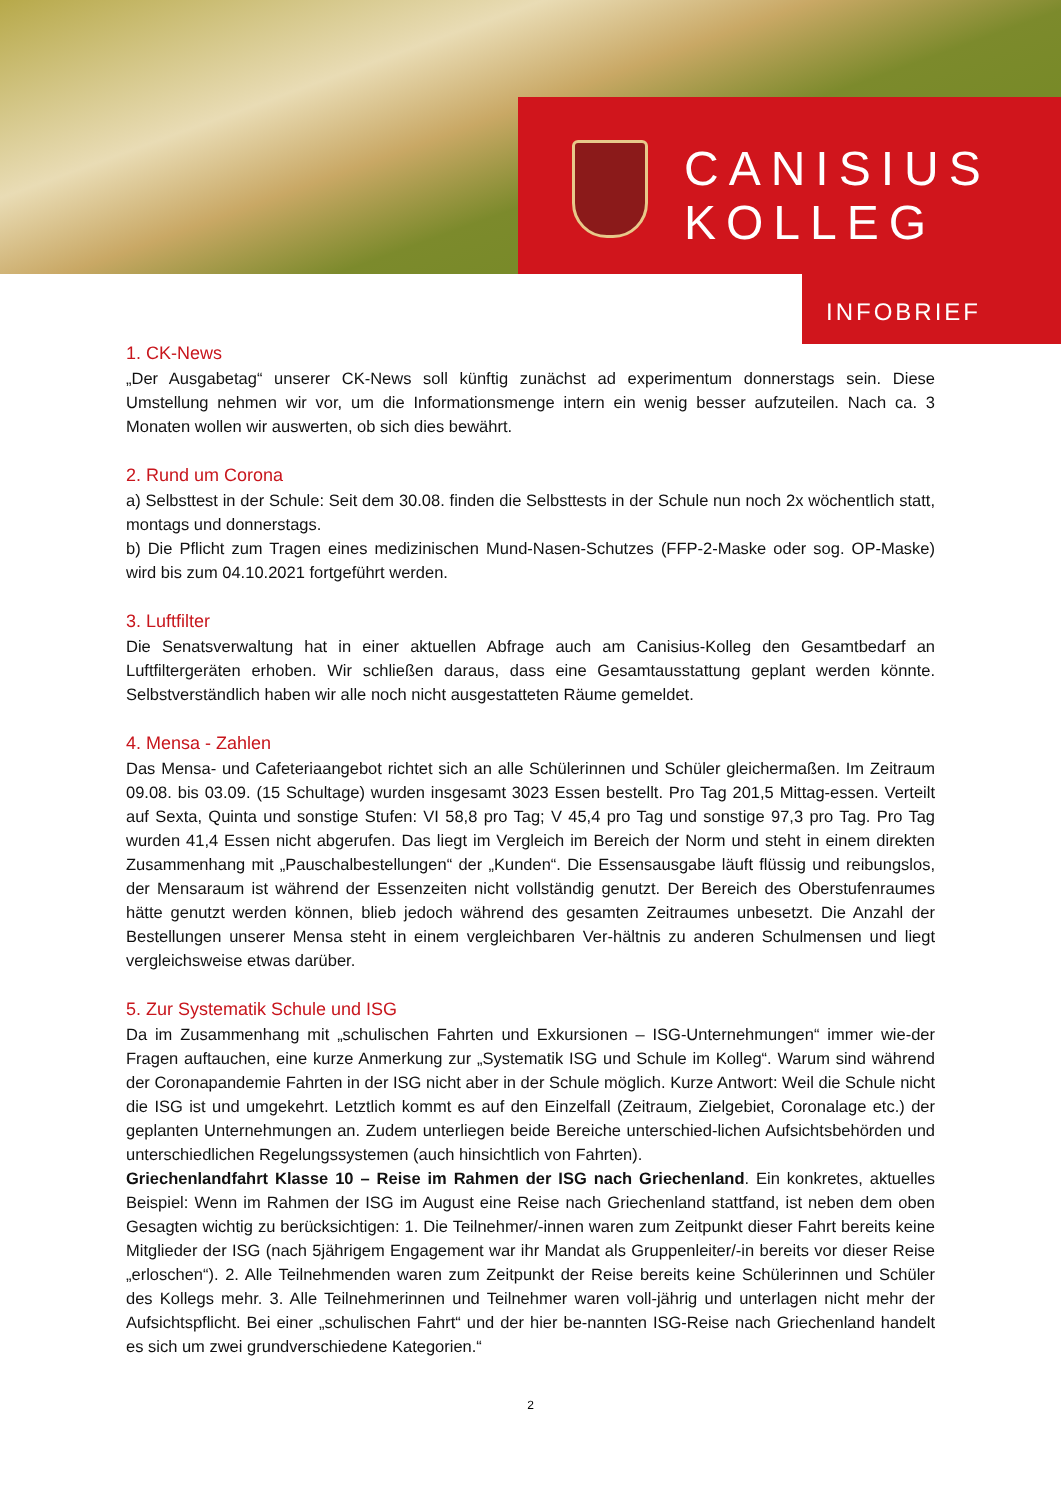CANISIUS
KOLLEG
INFOBRIEF
1. CK-News
„Der Ausgabetag“ unserer CK-News soll künftig zunächst ad experimentum donnerstags sein. Diese Umstellung nehmen wir vor, um die Informationsmenge intern ein wenig besser aufzuteilen. Nach ca. 3 Monaten wollen wir auswerten, ob sich dies bewährt.
2. Rund um Corona
a) Selbsttest in der Schule: Seit dem 30.08. finden die Selbsttests in der Schule nun noch 2x wöchentlich statt, montags und donnerstags.
b) Die Pflicht zum Tragen eines medizinischen Mund-Nasen-Schutzes (FFP-2-Maske oder sog. OP-Maske) wird bis zum 04.10.2021 fortgeführt werden.
3. Luftfilter
Die Senatsverwaltung hat in einer aktuellen Abfrage auch am Canisius-Kolleg den Gesamtbedarf an Luftfiltergeräten erhoben. Wir schließen daraus, dass eine Gesamtausstattung geplant werden könnte. Selbstverständlich haben wir alle noch nicht ausgestatteten Räume gemeldet.
4. Mensa - Zahlen
Das Mensa- und Cafeteriaangebot richtet sich an alle Schülerinnen und Schüler gleichermaßen. Im Zeitraum 09.08. bis 03.09. (15 Schultage) wurden insgesamt 3023 Essen bestellt. Pro Tag 201,5 Mittag-essen. Verteilt auf Sexta, Quinta und sonstige Stufen: VI 58,8 pro Tag; V 45,4 pro Tag und sonstige 97,3 pro Tag. Pro Tag wurden 41,4 Essen nicht abgerufen. Das liegt im Vergleich im Bereich der Norm und steht in einem direkten Zusammenhang mit „Pauschalbestellungen“ der „Kunden“. Die Essensausgabe läuft flüssig und reibungslos, der Mensaraum ist während der Essenzeiten nicht vollständig genutzt. Der Bereich des Oberstufenraumes hätte genutzt werden können, blieb jedoch während des gesamten Zeitraumes unbesetzt. Die Anzahl der Bestellungen unserer Mensa steht in einem vergleichbaren Ver-hältnis zu anderen Schulmensen und liegt vergleichsweise etwas darüber.
5. Zur Systematik Schule und ISG
Da im Zusammenhang mit „schulischen Fahrten und Exkursionen – ISG-Unternehmungen“ immer wie-der Fragen auftauchen, eine kurze Anmerkung zur „Systematik ISG und Schule im Kolleg“. Warum sind während der Coronapandemie Fahrten in der ISG nicht aber in der Schule möglich. Kurze Antwort: Weil die Schule nicht die ISG ist und umgekehrt. Letztlich kommt es auf den Einzelfall (Zeitraum, Zielgebiet, Coronalage etc.) der geplanten Unternehmungen an. Zudem unterliegen beide Bereiche unterschied-lichen Aufsichtsbehörden und unterschiedlichen Regelungssystemen (auch hinsichtlich von Fahrten).
Griechenlandfahrt Klasse 10 – Reise im Rahmen der ISG nach Griechenland. Ein konkretes, aktuelles Beispiel: Wenn im Rahmen der ISG im August eine Reise nach Griechenland stattfand, ist neben dem oben Gesagten wichtig zu berücksichtigen: 1. Die Teilnehmer/-innen waren zum Zeitpunkt dieser Fahrt bereits keine Mitglieder der ISG (nach 5jährigem Engagement war ihr Mandat als Gruppenleiter/-in bereits vor dieser Reise „erloschen“). 2. Alle Teilnehmenden waren zum Zeitpunkt der Reise bereits keine Schülerinnen und Schüler des Kollegs mehr. 3. Alle Teilnehmerinnen und Teilnehmer waren voll-jährig und unterlagen nicht mehr der Aufsichtspflicht. Bei einer „schulischen Fahrt“ und der hier be-nannten ISG-Reise nach Griechenland handelt es sich um zwei grundverschiedene Kategorien.“
2